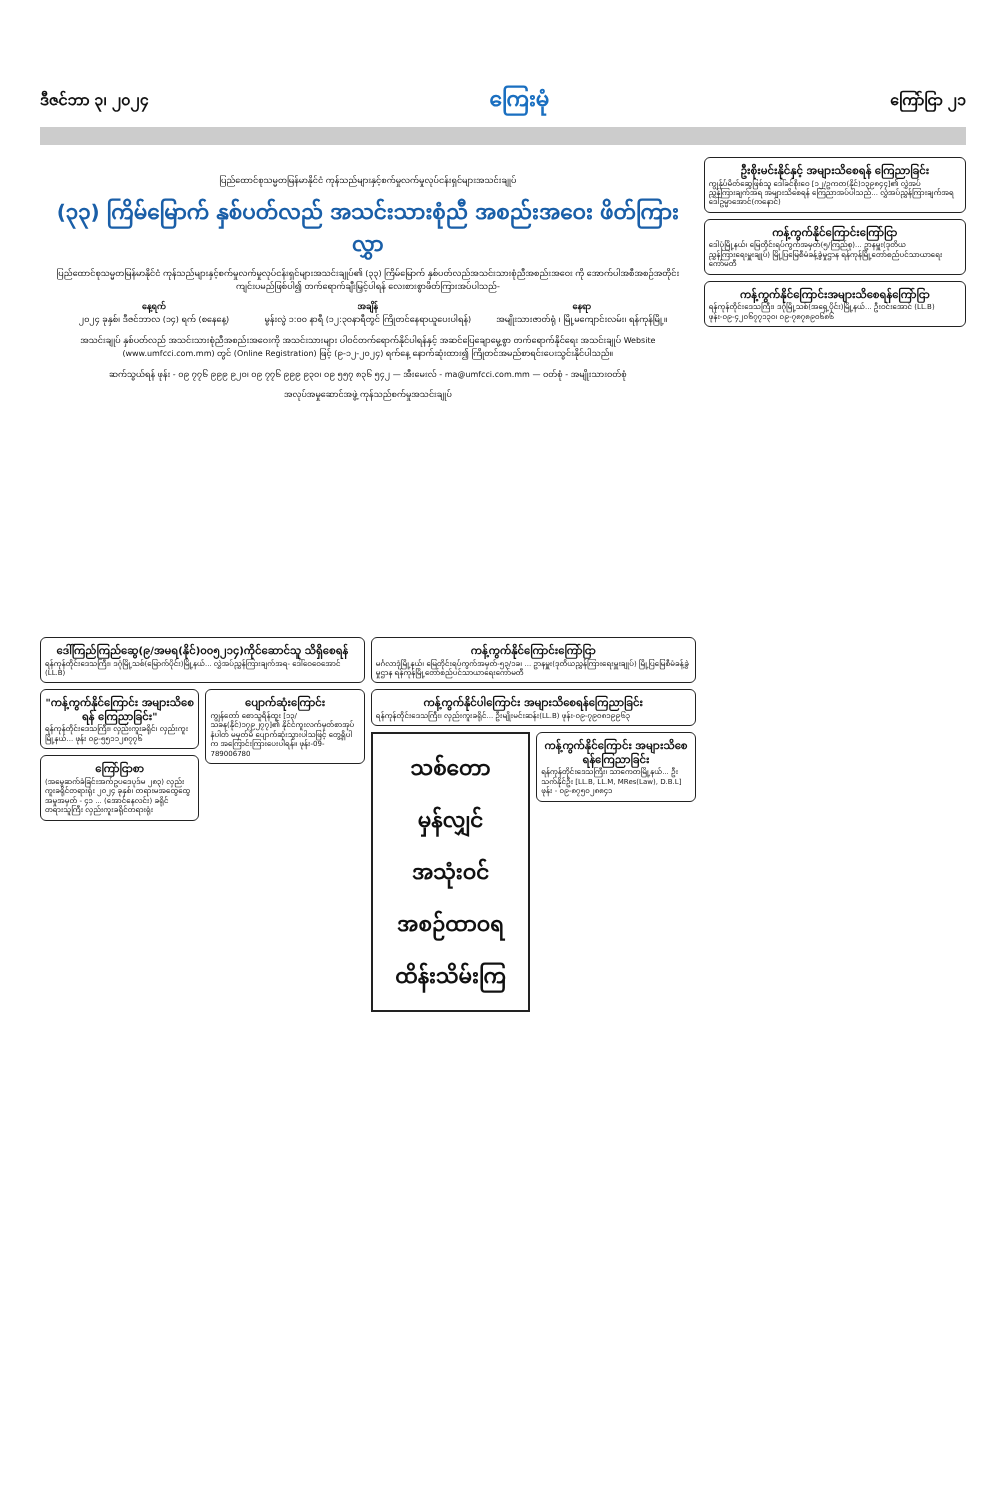ဒီဇင်ဘာ ၃၊ ၂၀၂၄ ကြေးမုံ ကြော်ငြာ ၂၁
ပြည်ထောင်စုသမ္မတမြန်မာနိုင်ငံ ကုန်သည်များနှင့်စက်မှုလက်မှုလုပ်ငန်းရှင်များအသင်းချုပ်
(၃၃) ကြိမ်မြောက် နှစ်ပတ်လည် အသင်းသားစုံညီ အစည်းအဝေး ဖိတ်ကြားလွှာ
ပြည်ထောင်စုသမ္မတမြန်မာနိုင်ငံ ကုန်သည်များနှင့်စက်မှုလက်မှုလုပ်ငန်းရှင်များအသင်းချုပ်၏ (၃၃) ကြိမ်မြောက် နှစ်ပတ်လည်အသင်းသားစုံညီအစည်းအဝေး ကို အောက်ပါအစီအစဉ်အတိုင်းကျင်းပမည်ဖြစ်ပါ၍ တက်ရောက်ချီးမြှင့်ပါရန် လေးစားစွာဖိတ်ကြားအပ်ပါသည်-
နေ့ရက်
၂၀၂၄ ခုနှစ်၊ ဒီဇင်ဘာလ (၁၄) ရက် (စနေနေ့)
အချိန်
မွန်းလွဲ ၁:၀၀ နာရီ (၁၂:၃၀နာရီတွင် ကြိုတင်နေရာယူပေးပါရန်)
နေရာ
အမျိုးသားဇာတ်ရုံ ၊ မြို့မကျောင်းလမ်း၊ ရန်ကုန်မြို့။
အသင်းချုပ် နှစ်ပတ်လည် အသင်းသားစုံညီအစည်းအဝေးကို အသင်းသားများ ပါဝင်တက်ရောက်နိုင်ပါရန်နှင့် အဆင်ပြေချောမွေ့စွာ တက်ရောက်နိုင်ရေး အသင်းချုပ် Website (www.umfcci.com.mm) တွင် (Online Registration) ဖြင့် (၉-၁၂-၂၀၂၄) ရက်နေ့ နောက်ဆုံးထား၍ ကြိုတင်အမည်စာရင်းပေးသွင်းနိုင်ပါသည်။
ဆက်သွယ်ရန် ဖုန်း - ၀၉ ၇၇၆ ၉၉၉ ၉၂၀၊ ၀၉ ၇၇၆ ၉၉၉ ၉၃၀၊ ၀၉ ၅၅၇ ၈၃၆ ၅၄၂ — အီးမေးလ် - ma@umfcci.com.mm — ဝတ်စုံ - အမျိုးသားဝတ်စုံ
အလုပ်အမှုဆောင်အဖွဲ့ ကုန်သည်စက်မှုအသင်းချုပ်
ဒေါ်ကြည်ကြည်ဆွေ(၉/အမရ(နိုင်)၀၀၅၂၁၄)ကိုင်ဆောင်သူ သိရှိစေရန်
ရန်ကုန်တိုင်းဒေသကြီး၊ ဒဂုံမြို့သစ်(မြောက်ပိုင်း)မြို့နယ်... လွှဲအပ်ညွှန်ကြားချက်အရ- ဒေါ်ဝေဝေအောင် (LL.B)
"ကန့်ကွက်နိုင်ကြောင်း အများသိစေရန် ကြေညာခြင်း"
ရန်ကုန်တိုင်းဒေသကြီး၊ လှည်းကူးခရိုင်၊ လှည်းကူးမြို့နယ်... ဖုန်း ၀၉-၅၅၁၁၂၈၇၇၆
ကြော်ငြာစာ
(အမွေဆက်ခံခြင်းအက်ဥပဒေပုဒ်မ ၂၈၃) လှည်းကူးခရိုင်တရားရုံး ၂၀၂၄ ခုနှစ်၊ တရားမအထွေထွေအမှုအမှတ် - ၄၁ ... (အောင်နေလင်း) ခရိုင်တရားသူကြီး လှည်းကူးခရိုင်တရားရုံး
ပျောက်ဆုံးကြောင်း
ကျွန်တော် စောသူရိန်ထူး [၁၃/သခန(နိုင်)၁၇၉၂၇၇]၏ နိုင်ငံကူးလက်မှတ်စာအုပ် နံပါတ် မမှတ်မိ ပျောက်ဆုံးသွားပါသဖြင့် တွေ့ရှိပါက အကြောင်းကြားပေးပါရန်။ ဖုန်း-09-789006780
ကန့်ကွက်နိုင်ကြောင်းကြော်ငြာ
မင်္ဂလာဒုံမြို့နယ်၊ မြေတိုင်းရပ်ကွက်အမှတ်-၅၃/၁ခ၊ ... ဥာနမှူး(ဒုတိယညွှန်ကြားရေးမှူးချုပ်) မြို့ပြမြေစီမံခန့်ခွဲမှုဌာန ရန်ကုန်မြို့တော်စည်ပင်သာယာရေးကော်မတီ
ကန့်ကွက်နိုင်ပါကြောင်း အများသိစေရန်ကြေညာခြင်း
ရန်ကုန်တိုင်းဒေသကြီး၊ လှည်းကူးခရိုင်... ဦးမျိုးမင်းဆန်း(LL.B) ဖုန်း-၀၉-၇၉၀၈၁၉၉၆၃
သစ်တော
မှန်လျှင်
အသုံးဝင်
အစဉ်ထာဝရ
ထိန်းသိမ်းကြ
ကန့်ကွက်နိုင်ကြောင်း အများသိစေရန်ကြေညာခြင်း
ရန်ကုန်တိုင်းဒေသကြီး၊ သာကေတမြို့နယ်... ဦးသက်နိုင်ဦး [LL.B, LL.M, MRes(Law), D.B.L] ဖုန်း - ၀၉-၈၇၅၀၂၈၈၄၁
ဦးစိုးမင်းနိုင်နှင့် အများသိစေရန် ကြေညာခြင်း
ကျွန်ုပ်မိတ်ဆွေဖြစ်သူ ဒေါ်ခင်စိုးဝေ [၁၂/ဥကတ(နိုင်)၁၃၉၈၄၄]၏ လွှဲအပ်ညွှန်ကြားချက်အရ အများသိစေရန် ကြေညာအပ်ပါသည်... လွှဲအပ်ညွှန်ကြားချက်အရ ဒေါ်ဥမ္မာအောင်(ကနောင်)
ကန့်ကွက်နိုင်ကြောင်းကြော်ငြာ
ဒေါပုံမြို့နယ်၊ မြေတိုင်းရပ်ကွက်အမှတ်(၅/ကြည်စု)... ဥာနမှူး(ဒုတိယညွှန်ကြားရေးမှူးချုပ်) မြို့ပြမြေစီမံခန့်ခွဲမှုဌာန ရန်ကုန်မြို့တော်စည်ပင်သာယာရေးကော်မတီ
ကန့်ကွက်နိုင်ကြောင်းအများသိစေရန်ကြော်ငြာ
ရန်ကုန်တိုင်းဒေသကြီး၊ ဒဂုံမြို့သစ်(အရှေ့ပိုင်း)မြို့နယ်... ဦးဝင်းအောင် (LL.B) ဖုန်း-၀၉-၄၂၀၆၇၇၁၃၀၊ ၀၉-၇၈၇၈၉၀၆၈၆